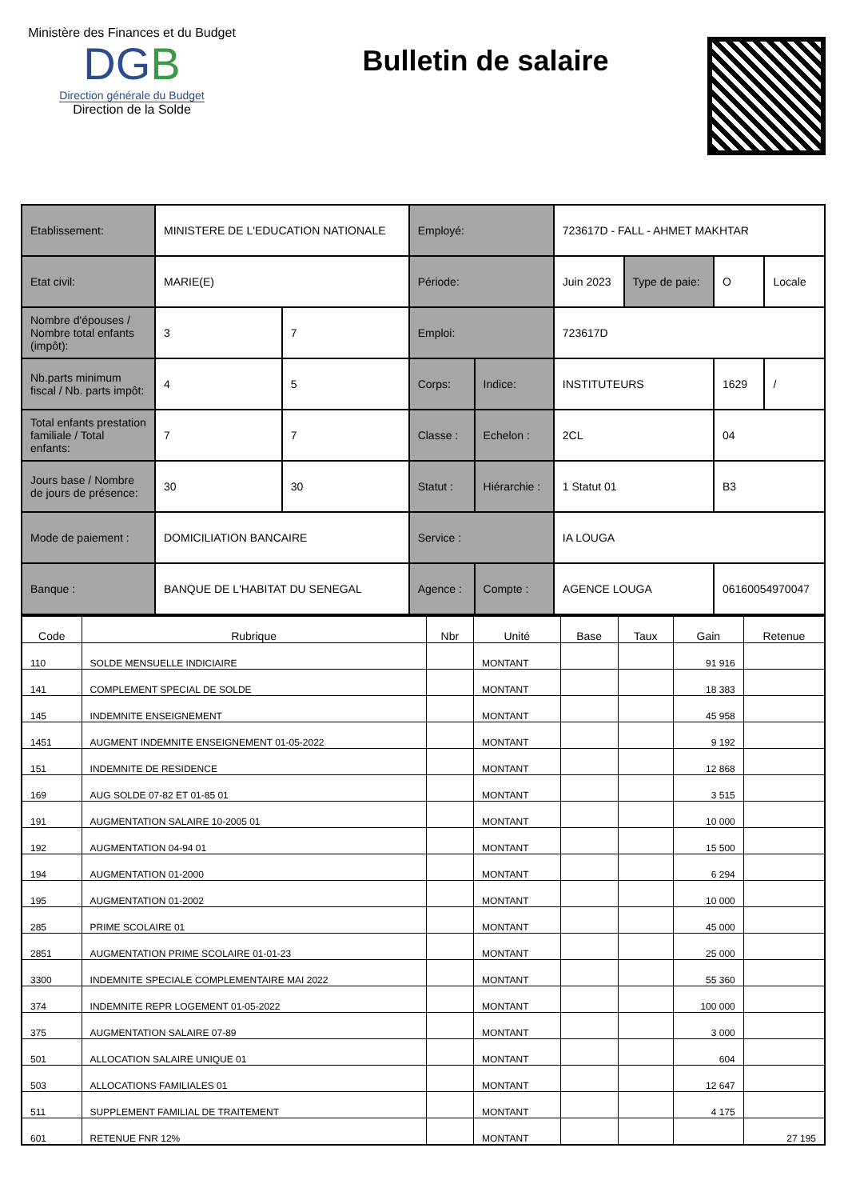Ministère des Finances et du Budget
DGB
Direction générale du Budget
Direction de la Solde
Bulletin de salaire
| Etablissement: | MINISTERE DE L'EDUCATION NATIONALE | | Employé: | | 723617D - FALL - AHMET MAKHTAR | | | |
| Etat civil: | MARIE(E) | | Période: | | Juin 2023 | Type de paie: | O | Locale |
| Nombre d'épouses / Nombre total enfants (impôt): | 3 | 7 | Emploi: | | 723617D | | | |
| Nb.parts minimum fiscal / Nb. parts impôt: | 4 | 5 | Corps: | Indice: | INSTITUTEURS | | 1629 | / |
| Total enfants prestation familiale / Total enfants: | 7 | 7 | Classe : | Echelon : | 2CL | | 04 | |
| Jours base / Nombre de jours de présence: | 30 | 30 | Statut : | Hiérarchie : | 1 Statut 01 | | B3 | |
| Mode de paiement : | DOMICILIATION BANCAIRE | | Service : | | IA LOUGA | | | |
| Banque : | BANQUE DE L'HABITAT DU SENEGAL | | Agence : | Compte : | AGENCE LOUGA | | 06160054970047 | |
| Code | Rubrique | Nbr | Unité | Base | Taux | Gain | Retenue |
| --- | --- | --- | --- | --- | --- | --- | --- |
| 110 | SOLDE MENSUELLE INDICIAIRE | | MONTANT | | | 91 916 | |
| 141 | COMPLEMENT SPECIAL DE SOLDE | | MONTANT | | | 18 383 | |
| 145 | INDEMNITE ENSEIGNEMENT | | MONTANT | | | 45 958 | |
| 1451 | AUGMENT INDEMNITE ENSEIGNEMENT 01-05-2022 | | MONTANT | | | 9 192 | |
| 151 | INDEMNITE DE RESIDENCE | | MONTANT | | | 12 868 | |
| 169 | AUG SOLDE 07-82 ET 01-85 01 | | MONTANT | | | 3 515 | |
| 191 | AUGMENTATION SALAIRE 10-2005 01 | | MONTANT | | | 10 000 | |
| 192 | AUGMENTATION 04-94 01 | | MONTANT | | | 15 500 | |
| 194 | AUGMENTATION 01-2000 | | MONTANT | | | 6 294 | |
| 195 | AUGMENTATION 01-2002 | | MONTANT | | | 10 000 | |
| 285 | PRIME SCOLAIRE 01 | | MONTANT | | | 45 000 | |
| 2851 | AUGMENTATION PRIME SCOLAIRE 01-01-23 | | MONTANT | | | 25 000 | |
| 3300 | INDEMNITE SPECIALE COMPLEMENTAIRE MAI 2022 | | MONTANT | | | 55 360 | |
| 374 | INDEMNITE REPR LOGEMENT 01-05-2022 | | MONTANT | | | 100 000 | |
| 375 | AUGMENTATION SALAIRE 07-89 | | MONTANT | | | 3 000 | |
| 501 | ALLOCATION SALAIRE UNIQUE 01 | | MONTANT | | | 604 | |
| 503 | ALLOCATIONS FAMILIALES 01 | | MONTANT | | | 12 647 | |
| 511 | SUPPLEMENT FAMILIAL DE TRAITEMENT | | MONTANT | | | 4 175 | |
| 601 | RETENUE FNR 12% | | MONTANT | | | | 27 195 |